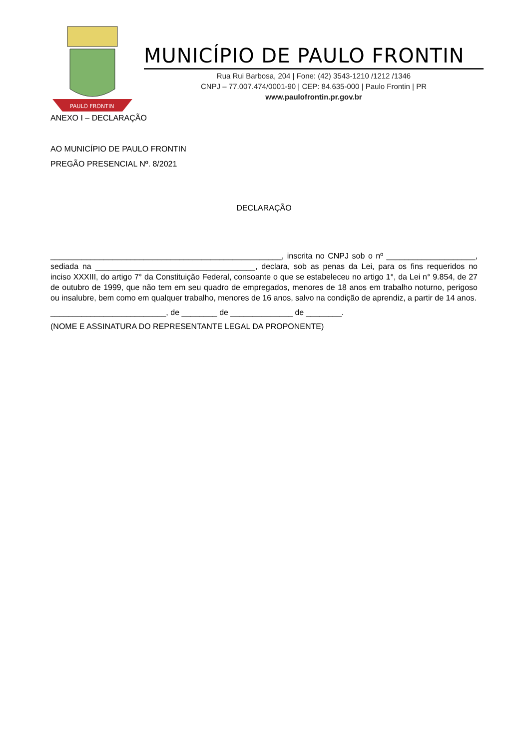PAULO FRONTIN
MUNICÍPIO DE PAULO FRONTIN
Rua Rui Barbosa, 204 | Fone: (42) 3543-1210 /1212 /1346
CNPJ – 77.007.474/0001-90 | CEP: 84.635-000 | Paulo Frontin | PR
www.paulofrontin.pr.gov.br
ANEXO I – DECLARAÇÃO
AO MUNICÍPIO DE PAULO FRONTIN
PREGÃO PRESENCIAL Nº. 8/2021
DECLARAÇÃO
____________________________________________________, inscrita no CNPJ sob o nº ____________________, sediada na ____________________________________, declara, sob as penas da Lei, para os fins requeridos no inciso XXXIII, do artigo 7° da Constituição Federal, consoante o que se estabeleceu no artigo 1°, da Lei n° 9.854, de 27 de outubro de 1999, que não tem em seu quadro de empregados, menores de 18 anos em trabalho noturno, perigoso ou insalubre, bem como em qualquer trabalho, menores de 16 anos, salvo na condição de aprendiz, a partir de 14 anos.
__________________________, de ________ de ______________ de ________.
(NOME E ASSINATURA DO REPRESENTANTE LEGAL DA PROPONENTE)